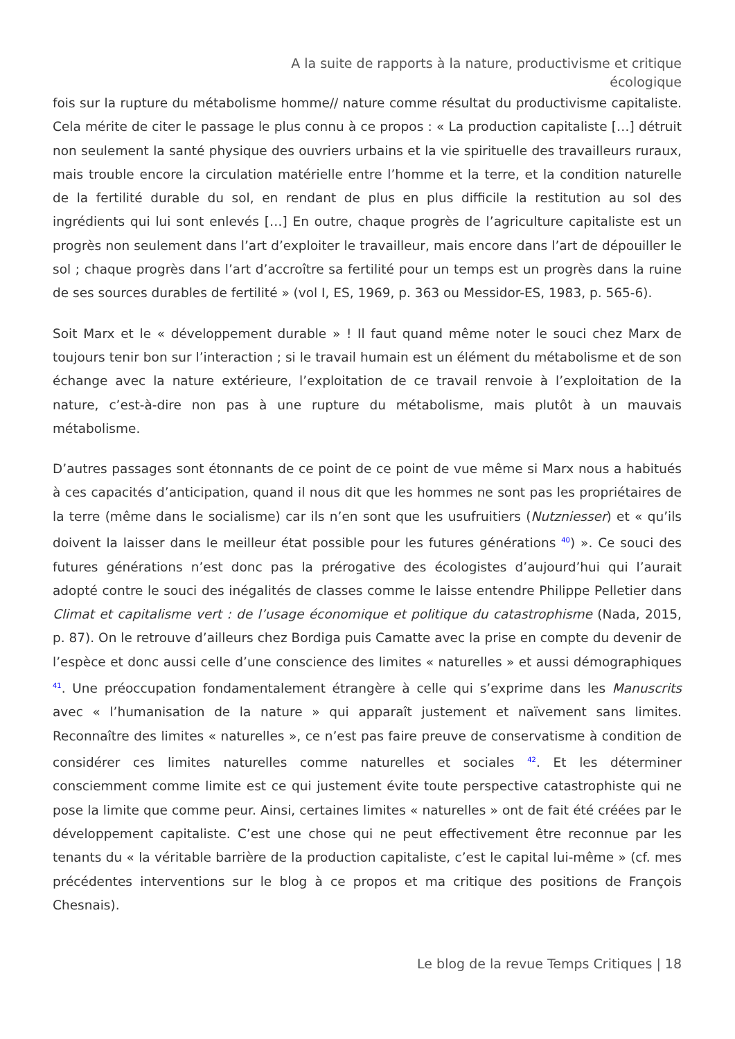A la suite de rapports à la nature, productivisme et critique
écologique
fois sur la rupture du métabolisme homme// nature comme résultat du productivisme capitaliste. Cela mérite de citer le passage le plus connu à ce propos : « La production capitaliste […] détruit non seulement la santé physique des ouvriers urbains et la vie spirituelle des travailleurs ruraux, mais trouble encore la circulation matérielle entre l’homme et la terre, et la condition naturelle de la fertilité durable du sol, en rendant de plus en plus difficile la restitution au sol des ingrédients qui lui sont enlevés […] En outre, chaque progrès de l’agriculture capitaliste est un progrès non seulement dans l’art d’exploiter le travailleur, mais encore dans l’art de dépouiller le sol ; chaque progrès dans l’art d’accroître sa fertilité pour un temps est un progrès dans la ruine de ses sources durables de fertilité » (vol I, ES, 1969, p. 363 ou Messidor-ES, 1983, p. 565-6).
Soit Marx et le « développement durable » ! Il faut quand même noter le souci chez Marx de toujours tenir bon sur l’interaction ; si le travail humain est un élément du métabolisme et de son échange avec la nature extérieure, l’exploitation de ce travail renvoie à l’exploitation de la nature, c’est-à-dire non pas à une rupture du métabolisme, mais plutôt à un mauvais métabolisme.
D’autres passages sont étonnants de ce point de ce point de vue même si Marx nous a habitués à ces capacités d’anticipation, quand il nous dit que les hommes ne sont pas les propriétaires de la terre (même dans le socialisme) car ils n’en sont que les usufruitiers (Nutzniesser) et « qu’ils doivent la laisser dans le meilleur état possible pour les futures générations <sup>40</sup>) ». Ce souci des futures générations n’est donc pas la prérogative des écologistes d’aujourd’hui qui l’aurait adopté contre le souci des inégalités de classes comme le laisse entendre Philippe Pelletier dans Climat et capitalisme vert : de l’usage économique et politique du catastrophisme (Nada, 2015, p. 87). On le retrouve d’ailleurs chez Bordiga puis Camatte avec la prise en compte du devenir de l’espèce et donc aussi celle d’une conscience des limites « naturelles » et aussi démographiques <sup>41</sup>. Une préoccupation fondamentalement étrangère à celle qui s’exprime dans les Manuscrits avec « l’humanisation de la nature » qui apparaît justement et naïvement sans limites. Reconnaître des limites « naturelles », ce n’est pas faire preuve de conservatisme à condition de considérer ces limites naturelles comme naturelles et sociales <sup>42</sup>. Et les déterminer consciemment comme limite est ce qui justement évite toute perspective catastrophiste qui ne pose la limite que comme peur. Ainsi, certaines limites « naturelles » ont de fait été créées par le développement capitaliste. C’est une chose qui ne peut effectivement être reconnue par les tenants du « la véritable barrière de la production capitaliste, c’est le capital lui-même » (cf. mes précédentes interventions sur le blog à ce propos et ma critique des positions de François Chesnais).
Le blog de la revue Temps Critiques | 18